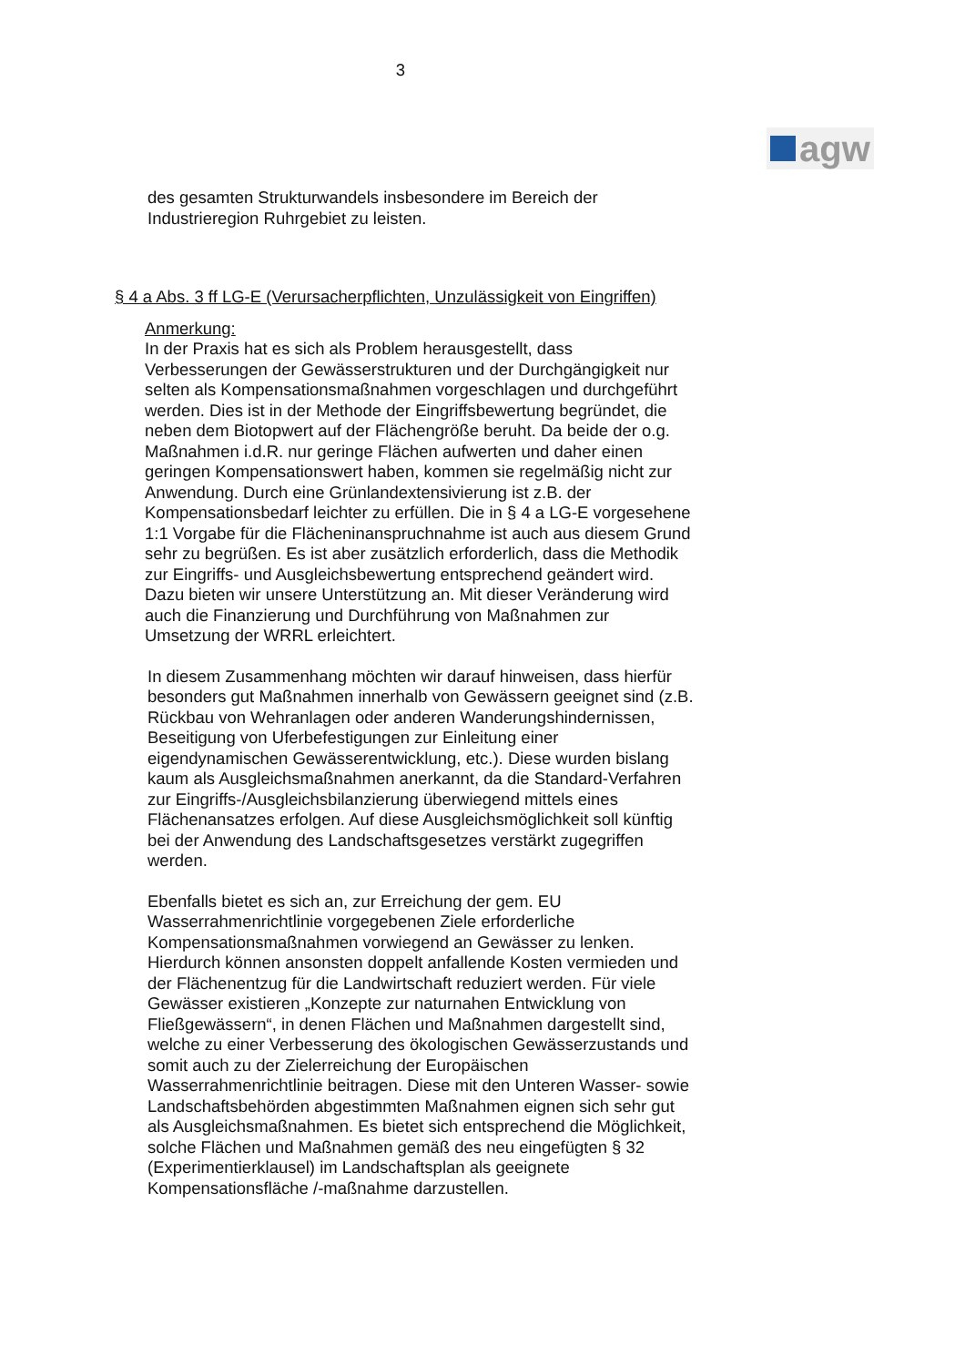3
agw
des gesamten Strukturwandels insbesondere im Bereich der Industrieregion Ruhrgebiet zu leisten.
§ 4 a Abs. 3 ff LG-E (Verursacherpflichten, Unzulässigkeit von Eingriffen)
Anmerkung:
In der Praxis hat es sich als Problem herausgestellt, dass Verbesserungen der Gewässerstrukturen und der Durchgängigkeit nur selten als Kompensationsmaßnahmen vorgeschlagen und durchgeführt werden. Dies ist in der Methode der Eingriffsbewertung begründet, die neben dem Biotopwert auf der Flächengröße beruht. Da beide der o.g. Maßnahmen i.d.R. nur geringe Flächen aufwerten und daher einen geringen Kompensationswert haben, kommen sie regelmäßig nicht zur Anwendung. Durch eine Grünlandextensivierung ist z.B. der Kompensationsbedarf leichter zu erfüllen. Die in § 4 a LG-E vorgesehene 1:1 Vorgabe für die Flächeninanspruchnahme ist auch aus diesem Grund sehr zu begrüßen. Es ist aber zusätzlich erforderlich, dass die Methodik zur Eingriffs- und Ausgleichsbewertung entsprechend geändert wird. Dazu bieten wir unsere Unterstützung an. Mit dieser Veränderung wird auch die Finanzierung und Durchführung von Maßnahmen zur Umsetzung der WRRL erleichtert.
In diesem Zusammenhang möchten wir darauf hinweisen, dass hierfür besonders gut Maßnahmen innerhalb von Gewässern geeignet sind (z.B. Rückbau von Wehranlagen oder anderen Wanderungshindernissen, Beseitigung von Uferbefestigungen zur Einleitung einer eigendynamischen Gewässerentwicklung, etc.). Diese wurden bislang kaum als Ausgleichsmaßnahmen anerkannt, da die Standard-Verfahren zur Eingriffs-/Ausgleichsbilanzierung überwiegend mittels eines Flächenansatzes erfolgen. Auf diese Ausgleichsmöglichkeit soll künftig bei der Anwendung des Landschaftsgesetzes verstärkt zugegriffen werden.
Ebenfalls bietet es sich an, zur Erreichung der gem. EU Wasserrahmenrichtlinie vorgegebenen Ziele erforderliche Kompensationsmaßnahmen vorwiegend an Gewässer zu lenken. Hierdurch können ansonsten doppelt anfallende Kosten vermieden und der Flächenentzug für die Landwirtschaft reduziert werden. Für viele Gewässer existieren „Konzepte zur naturnahen Entwicklung von Fließgewässern“, in denen Flächen und Maßnahmen dargestellt sind, welche zu einer Verbesserung des ökologischen Gewässerzustands und somit auch zu der Zielerreichung der Europäischen Wasserrahmenrichtlinie beitragen. Diese mit den Unteren Wasser- sowie Landschaftsbehörden abgestimmten Maßnahmen eignen sich sehr gut als Ausgleichsmaßnahmen. Es bietet sich entsprechend die Möglichkeit, solche Flächen und Maßnahmen gemäß des neu eingefügten § 32 (Experimentierklausel) im Landschaftsplan als geeignete Kompensationsfläche /-maßnahme darzustellen.